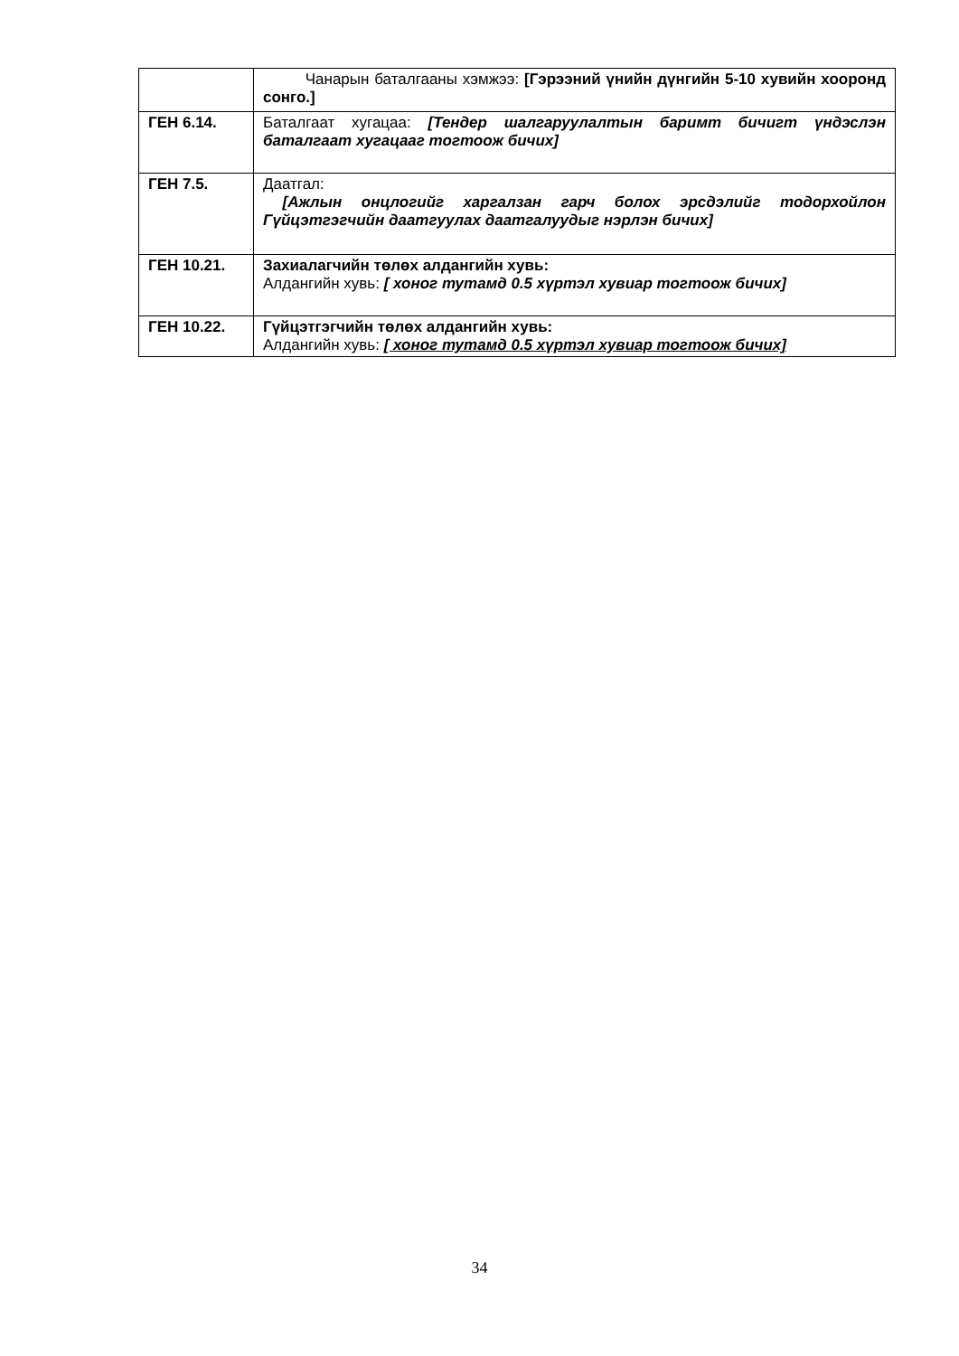| | Чанарын баталгааны хэмжээ: [Гэрээний үнийн дүнгийн 5-10 хувийн хооронд сонго.] |
| ГЕН 6.14. | Баталгаат хугацаа: [Тендер шалгаруулалтын баримт бичигт үндэслэн баталгаат хугацааг тогтоож бичих] |
| ГЕН 7.5. | Даатгал: [Ажлын онцлогийг харгалзан гарч болох эрсдэлийг тодорхойлон Гүйцэтгэгчийн даатгуулах даатгалуудыг нэрлэн бичих] |
| ГЕН 10.21. | Захиалагчийн төлөх алдангийн хувь: Алдангийн хувь: [ хоног тутамд 0.5 хүртэл хувиар тогтоож бичих] |
| ГЕН 10.22. | Гүйцэтгэгчийн төлөх алдангийн хувь: Алдангийн хувь: [ хоног тутамд 0.5 хүртэл хувиар тогтоож бичих] |
34